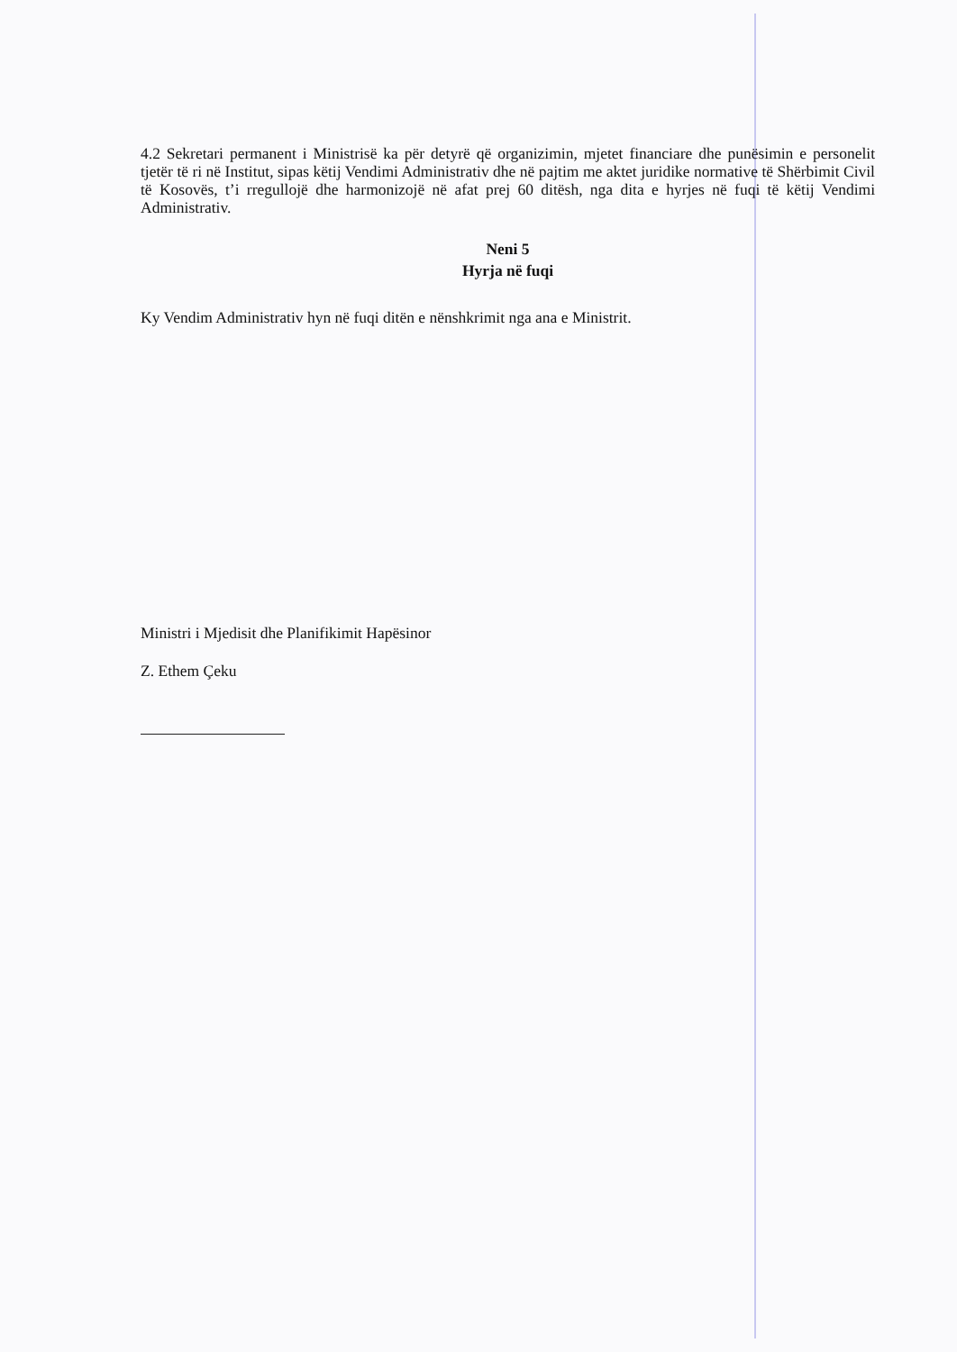4.2 Sekretari permanent i Ministrisë ka për detyrë që organizimin, mjetet financiare dhe punësimin e personelit tjetër të ri në Institut, sipas këtij Vendimi Administrativ dhe në pajtim me aktet juridike normative të Shërbimit Civil të Kosovës, t’i rregullojë dhe harmonizojë në afat prej 60 ditësh, nga dita e hyrjes në fuqi të këtij Vendimi Administrativ.
Neni 5
Hyrja në fuqi
Ky Vendim Administrativ hyn në fuqi ditën e nënshkrimit nga ana e Ministrit.
Ministri i Mjedisit dhe Planifikimit Hapësinor
Z. Ethem Çeku